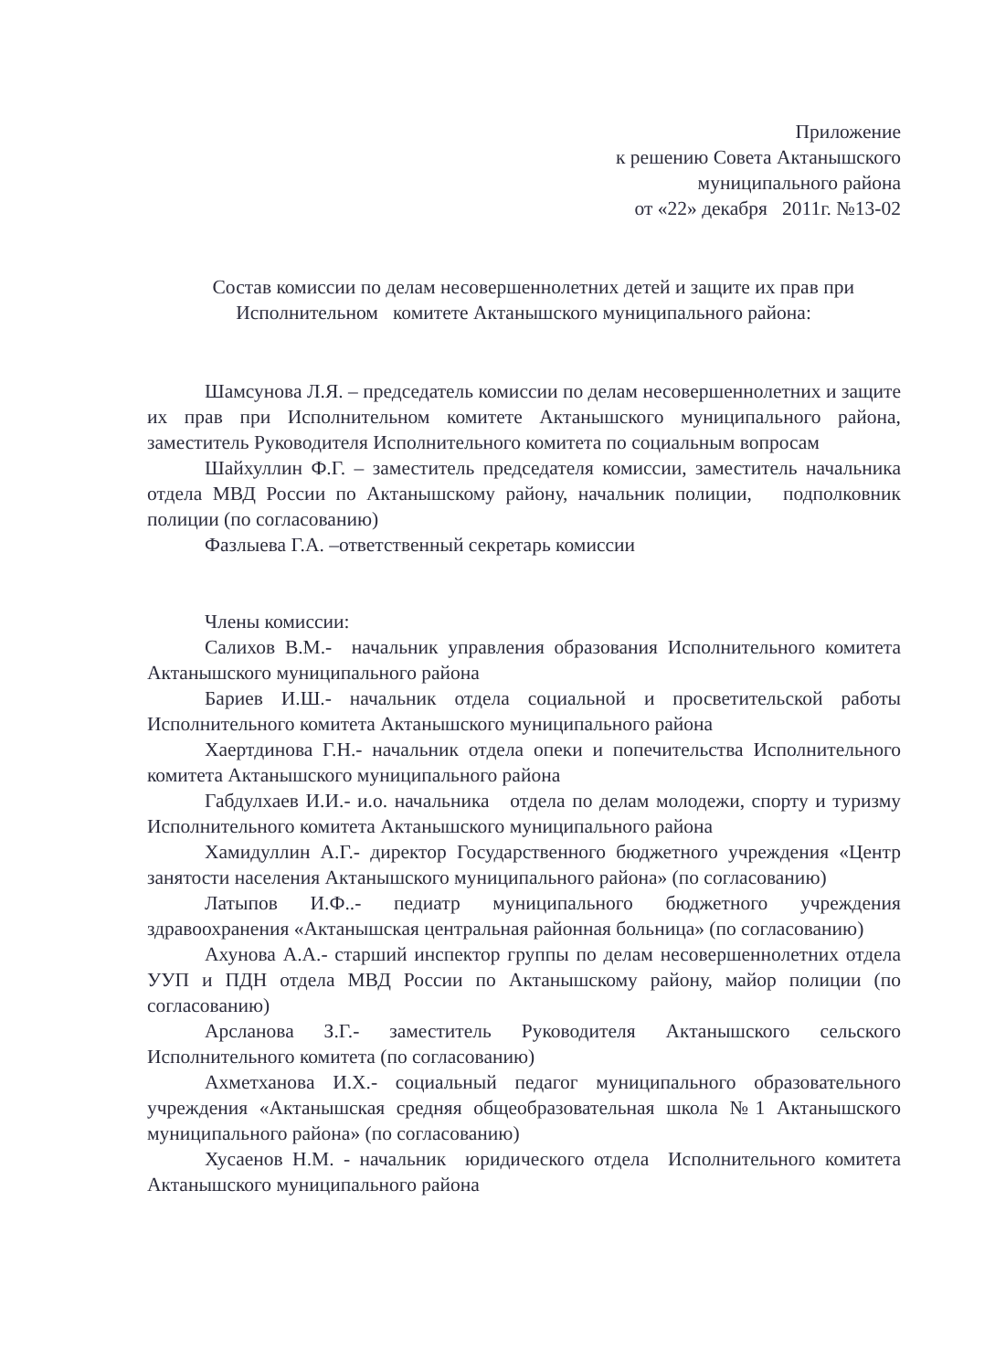Приложение
к решению Совета Актанышского
муниципального района
от «22» декабря 2011г. №13-02
Состав комиссии по делам несовершеннолетних детей и защите их прав при Исполнительном комитете Актанышского муниципального района:
Шамсунова Л.Я. – председатель комиссии по делам несовершеннолетних и защите их прав при Исполнительном комитете Актанышского муниципального района, заместитель Руководителя Исполнительного комитета по социальным вопросам
Шайхуллин Ф.Г. – заместитель председателя комиссии, заместитель начальника отдела МВД России по Актанышскому району, начальник полиции, подполковник полиции (по согласованию)
Фазлыева Г.А. –ответственный секретарь комиссии
Члены комиссии:
Салихов В.М.- начальник управления образования Исполнительного комитета Актанышского муниципального района
Бариев И.Ш.- начальник отдела социальной и просветительской работы Исполнительного комитета Актанышского муниципального района
Хаертдинова Г.Н.- начальник отдела опеки и попечительства Исполнительного комитета Актанышского муниципального района
Габдулхаев И.И.- и.о. начальника отдела по делам молодежи, спорту и туризму Исполнительного комитета Актанышского муниципального района
Хамидуллин А.Г.- директор Государственного бюджетного учреждения «Центр занятости населения Актанышского муниципального района» (по согласованию)
Латыпов И.Ф..- педиатр муниципального бюджетного учреждения здравоохранения «Актанышская центральная районная больница» (по согласованию)
Ахунова А.А.- старший инспектор группы по делам несовершеннолетних отдела УУП и ПДН отдела МВД России по Актанышскому району, майор полиции (по согласованию)
Арсланова З.Г.- заместитель Руководителя Актанышского сельского Исполнительного комитета (по согласованию)
Ахметханова И.Х.- социальный педагог муниципального образовательного учреждения «Актанышская средняя общеобразовательная школа №1 Актанышского муниципального района» (по согласованию)
Хусаенов Н.М. - начальник юридического отдела Исполнительного комитета Актанышского муниципального района